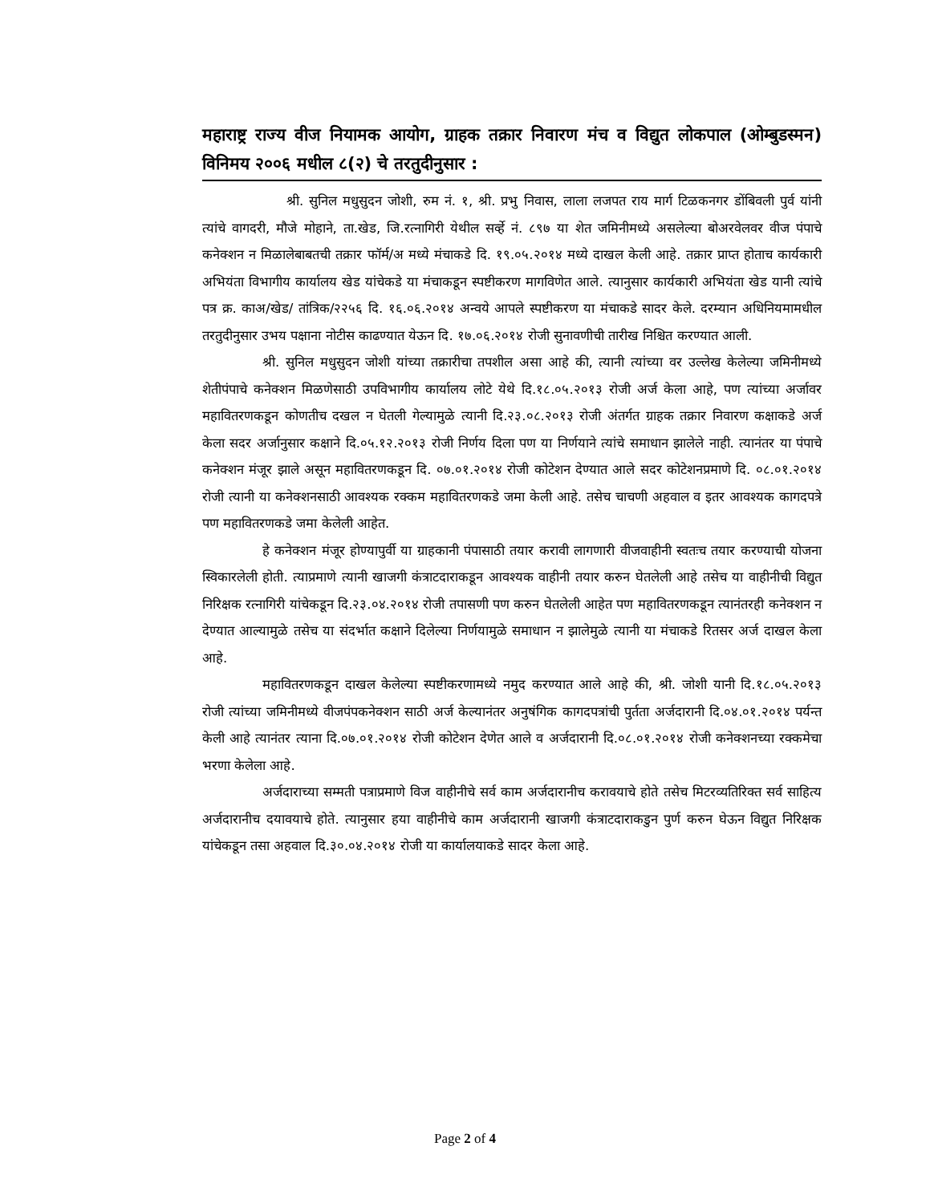महाराष्ट्र राज्य वीज नियामक आयोग, ग्राहक तक्रार निवारण मंच व विद्युत लोकपाल (ओम्बुडस्मन) विनिमय २००६ मधील ८(२) चे तरतुदीनुसार :
श्री. सुनिल मधुसुदन जोशी, रुम नं. १, श्री. प्रभु निवास, लाला लजपत राय मार्ग टिळकनगर डोंबिवली पुर्व यांनी त्यांचे वागदरी, मौजे मोहाने, ता.खेड, जि.रत्नागिरी येथील सर्व्हे नं. ८९७ या शेत जमिनीमध्ये असलेल्या बोअरवेलवर वीज पंपाचे कनेक्शन न मिळालेबाबतची तक्रार फॉर्म/अ मध्ये मंचाकडे दि. १९.०५.२०१४ मध्ये दाखल केली आहे. तक्रार प्राप्त होताच कार्यकारी अभियंता विभागीय कार्यालय खेड यांचेकडे या मंचाकडून स्पष्टीकरण मागविणेत आले. त्यानुसार कार्यकारी अभियंता खेड यानी त्यांचे पत्र क्र. काअ/खेड/ तांत्रिक/२२५६ दि. १६.०६.२०१४ अन्वये आपले स्पष्टीकरण या मंचाकडे सादर केले. दरम्यान अधिनियमामधील तरतुदीनुसार उभय पक्षाना नोटीस काढण्यात येऊन दि. १७.०६.२०१४ रोजी सुनावणीची तारीख निश्चित करण्यात आली.
श्री. सुनिल मधुसुदन जोशी यांच्या तक्रारीचा तपशील असा आहे की, त्यानी त्यांच्या वर उल्लेख केलेल्या जमिनीमध्ये शेतीपंपाचे कनेक्शन मिळणेसाठी उपविभागीय कार्यालय लोटे येथे दि.१८.०५.२०१३ रोजी अर्ज केला आहे, पण त्यांच्या अर्जावर महावितरणकडून कोणतीच दखल न घेतली गेल्यामुळे त्यानी दि.२३.०८.२०१३ रोजी अंतर्गत ग्राहक तक्रार निवारण कक्षाकडे अर्ज केला सदर अर्जानुसार कक्षाने दि.०५.१२.२०१३ रोजी निर्णय दिला पण या निर्णयाने त्यांचे समाधान झालेले नाही. त्यानंतर या पंपाचे कनेक्शन मंजूर झाले असून महावितरणकडून दि. ०७.०१.२०१४ रोजी कोटेशन देण्यात आले सदर कोटेशनप्रमाणे दि. ०८.०१.२०१४ रोजी त्यानी या कनेक्शनसाठी आवश्यक रक्कम महावितरणकडे जमा केली आहे. तसेच चाचणी अहवाल व इतर आवश्यक कागदपत्रे पण महावितरणकडे जमा केलेली आहेत.
हे कनेक्शन मंजूर होण्यापुर्वी या ग्राहकानी पंपासाठी तयार करावी लागणारी वीजवाहीनी स्वतःच तयार करण्याची योजना स्विकारलेली होती. त्याप्रमाणे त्यानी खाजगी कंत्राटदाराकडून आवश्यक वाहीनी तयार करुन घेतलेली आहे तसेच या वाहीनीची विद्युत निरिक्षक रत्नागिरी यांचेकडून दि.२३.०४.२०१४ रोजी तपासणी पण करुन घेतलेली आहेत पण महावितरणकडून त्यानंतरही कनेक्शन न देण्यात आल्यामुळे तसेच या संदर्भात कक्षाने दिलेल्या निर्णयामुळे समाधान न झालेमुळे त्यानी या मंचाकडे रितसर अर्ज दाखल केला आहे.
महावितरणकडून दाखल केलेल्या स्पष्टीकरणामध्ये नमुद करण्यात आले आहे की, श्री. जोशी यानी दि.१८.०५.२०१३ रोजी त्यांच्या जमिनीमध्ये वीजपंपकनेक्शन साठी अर्ज केल्यानंतर अनुषंगिक कागदपत्रांची पुर्तता अर्जदारानी दि.०४.०१.२०१४ पर्यन्त केली आहे त्यानंतर त्याना दि.०७.०१.२०१४ रोजी कोटेशन देणेत आले व अर्जदारानी दि.०८.०१.२०१४ रोजी कनेक्शनच्या रक्कमेचा भरणा केलेला आहे.
अर्जदाराच्या सम्मती पत्राप्रमाणे विज वाहीनीचे सर्व काम अर्जदारानीच करावयाचे होते तसेच मिटरव्यतिरिक्त सर्व साहित्य अर्जदारानीच दयावयाचे होते. त्यानुसार हया वाहीनीचे काम अर्जदारानी खाजगी कंत्राटदाराकडुन पुर्ण करुन घेऊन विद्युत निरिक्षक यांचेकडून तसा अहवाल दि.३०.०४.२०१४ रोजी या कार्यालयाकडे सादर केला आहे.
Page 2 of 4